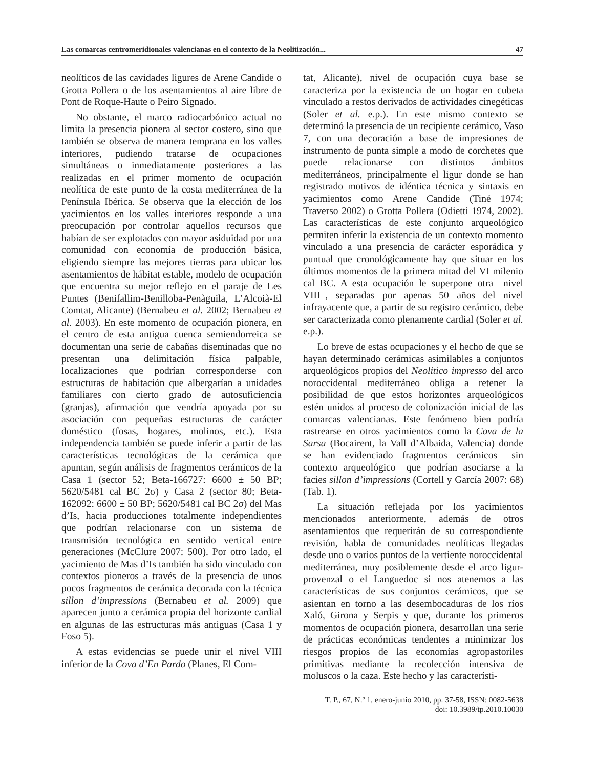Las comarcas centromeridionales valencianas en el contexto de la Neolitización... 47
neolíticos de las cavidades ligures de Arene Candide o Grotta Pollera o de los asentamientos al aire libre de Pont de Roque-Haute o Peiro Signado.
No obstante, el marco radiocarbónico actual no limita la presencia pionera al sector costero, sino que también se observa de manera temprana en los valles interiores, pudiendo tratarse de ocupaciones simultáneas o inmediatamente posteriores a las realizadas en el primer momento de ocupación neolítica de este punto de la costa mediterránea de la Península Ibérica. Se observa que la elección de los yacimientos en los valles interiores responde a una preocupación por controlar aquellos recursos que habían de ser explotados con mayor asiduidad por una comunidad con economía de producción básica, eligiendo siempre las mejores tierras para ubicar los asentamientos de hábitat estable, modelo de ocupación que encuentra su mejor reflejo en el paraje de Les Puntes (Benifallim-Benilloba-Penàguila, L’Alcoià-El Comtat, Alicante) (Bernabeu et al. 2002; Bernabeu et al. 2003). En este momento de ocupación pionera, en el centro de esta antigua cuenca semiendorreica se documentan una serie de cabañas diseminadas que no presentan una delimitación física palpable, localizaciones que podrían corresponderse con estructuras de habitación que albergarían a unidades familiares con cierto grado de autosuficiencia (granjas), afirmación que vendría apoyada por su asociación con pequeñas estructuras de carácter doméstico (fosas, hogares, molinos, etc.). Esta independencia también se puede inferir a partir de las características tecnológicas de la cerámica que apuntan, según análisis de fragmentos cerámicos de la Casa 1 (sector 52; Beta-166727: 6600 ± 50 BP; 5620/5481 cal BC 2σ) y Casa 2 (sector 80; Beta-162092: 6600 ± 50 BP; 5620/5481 cal BC 2σ) del Mas d’Is, hacia producciones totalmente independientes que podrían relacionarse con un sistema de transmisión tecnológica en sentido vertical entre generaciones (McClure 2007: 500). Por otro lado, el yacimiento de Mas d’Is también ha sido vinculado con contextos pioneros a través de la presencia de unos pocos fragmentos de cerámica decorada con la técnica sillon d’impressions (Bernabeu et al. 2009) que aparecen junto a cerámica propia del horizonte cardial en algunas de las estructuras más antiguas (Casa 1 y Foso 5).
A estas evidencias se puede unir el nivel VIII inferior de la Cova d’En Pardo (Planes, El Com-
tat, Alicante), nivel de ocupación cuya base se caracteriza por la existencia de un hogar en cubeta vinculado a restos derivados de actividades cinegéticas (Soler et al. e.p.). En este mismo contexto se determinó la presencia de un recipiente cerámico, Vaso 7, con una decoración a base de impresiones de instrumento de punta simple a modo de corchetes que puede relacionarse con distintos ámbitos mediterráneos, principalmente el ligur donde se han registrado motivos de idéntica técnica y sintaxis en yacimientos como Arene Candide (Tiné 1974; Traverso 2002) o Grotta Pollera (Odietti 1974, 2002). Las características de este conjunto arqueológico permiten inferir la existencia de un contexto momento vinculado a una presencia de carácter esporádica y puntual que cronológicamente hay que situar en los últimos momentos de la primera mitad del VI milenio cal BC. A esta ocupación le superpone otra –nivel VIII–, separadas por apenas 50 años del nivel infrayacente que, a partir de su registro cerámico, debe ser caracterizada como plenamente cardial (Soler et al. e.p.).
Lo breve de estas ocupaciones y el hecho de que se hayan determinado cerámicas asimilables a conjuntos arqueológicos propios del Neolitico impresso del arco noroccidental mediterráneo obliga a retener la posibilidad de que estos horizontes arqueológicos estén unidos al proceso de colonización inicial de las comarcas valencianas. Este fenómeno bien podría rastrearse en otros yacimientos como la Cova de la Sarsa (Bocairent, la Vall d’Albaida, Valencia) donde se han evidenciado fragmentos cerámicos –sin contexto arqueológico– que podrían asociarse a la facies sillon d’impressions (Cortell y García 2007: 68) (Tab. 1).
La situación reflejada por los yacimientos mencionados anteriormente, además de otros asentamientos que requerirán de su correspondiente revisión, habla de comunidades neolíticas llegadas desde uno o varios puntos de la vertiente noroccidental mediterránea, muy posiblemente desde el arco ligur-provenzal o el Languedoc si nos atenemos a las características de sus conjuntos cerámicos, que se asientan en torno a las desembocaduras de los ríos Xaló, Girona y Serpis y que, durante los primeros momentos de ocupación pionera, desarrollan una serie de prácticas económicas tendentes a minimizar los riesgos propios de las economías agropastoriles primitivas mediante la recolección intensiva de moluscos o la caza. Este hecho y las característi-
T. P., 67, N.º 1, enero-junio 2010, pp. 37-58, ISSN: 0082-5638
doi: 10.3989/tp.2010.10030